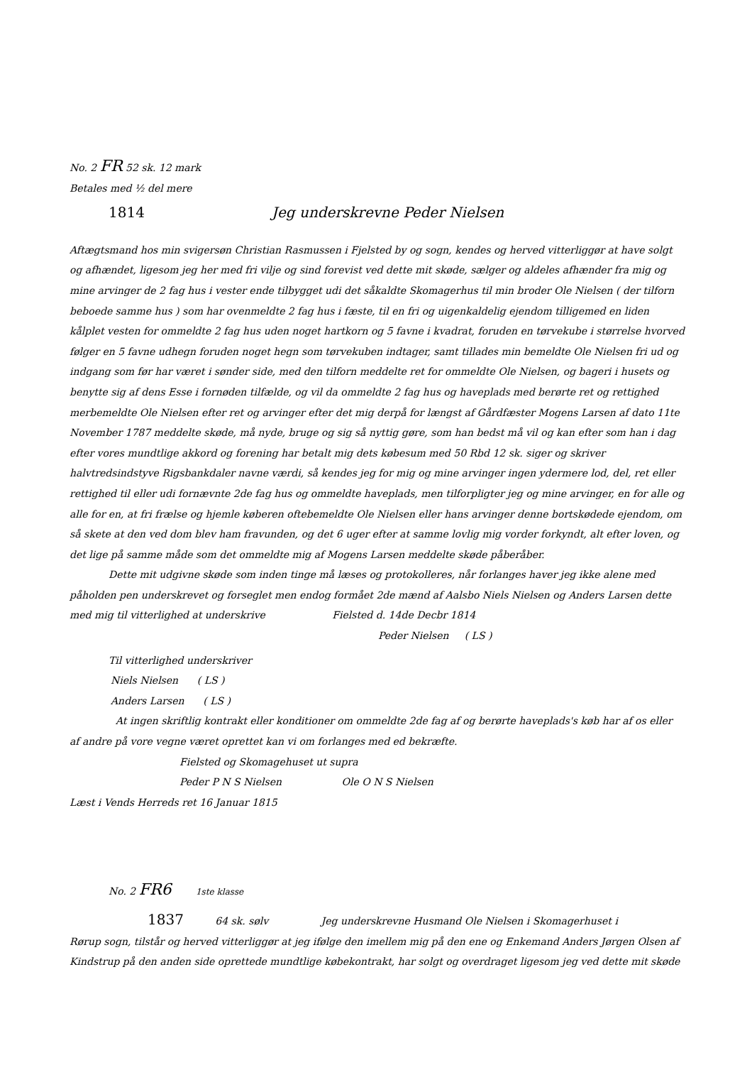No. 2 FR 52 sk. 12 mark
Betales med ½ del mere
1814 Jeg underskrevne Peder Nielsen
Aftægtsmand hos min svigersøn Christian Rasmussen i Fjelsted by og sogn, kendes og herved vitterliggør at have solgt og afhændet, ligesom jeg her med fri vilje og sind forevist ved dette mit skøde, sælger og aldeles afhænder fra mig og mine arvinger de 2 fag hus i vester ende tilbygget udi det såkaldte Skomagerhus til min broder Ole Nielsen ( der tilforn beboede samme hus ) som har ovenmeldte 2 fag hus i fæste, til en fri og uigenkaldelig ejendom tilligemed en liden kålplet vesten for ommeldte 2 fag hus uden noget hartkorn og 5 favne i kvadrat, foruden en tørvekube i størrelse hvorved følger en 5 favne udhegn foruden noget hegn som tørvekuben indtager, samt tillades min bemeldte Ole Nielsen fri ud og indgang som før har været i sønder side, med den tilforn meddelte ret for ommeldte Ole Nielsen, og bageri i husets og benytte sig af dens Esse i fornøden tilfælde, og vil da ommeldte 2 fag hus og haveplads med berørte ret og rettighed merbemeldte Ole Nielsen efter ret og arvinger efter det mig derpå for længst af Gårdfæster Mogens Larsen af dato 11te November 1787 meddelte skøde, må nyde, bruge og sig så nyttig gøre, som han bedst må vil og kan efter som han i dag efter vores mundtlige akkord og forening har betalt mig dets købesum med 50 Rbd 12 sk. siger og skriver halvtredsindstyve Rigsbankdaler navne værdi, så kendes jeg for mig og mine arvinger ingen ydermere lod, del, ret eller rettighed til eller udi fornævnte 2de fag hus og ommeldte haveplads, men tilforpligter jeg og mine arvinger, en for alle og alle for en, at fri frælse og hjemle køberen oftebemeldte Ole Nielsen eller hans arvinger denne bortskødede ejendom, om så skete at den ved dom blev ham fravunden, og det 6 uger efter at samme lovlig mig vorder forkyndt, alt efter loven, og det lige på samme måde som det ommeldte mig af Mogens Larsen meddelte skøde påberåber.
Dette mit udgivne skøde som inden tinge må læses og protokolleres, når forlanges haver jeg ikke alene med påholden pen underskrevet og forseglet men endog formået 2de mænd af Aalsbo Niels Nielsen og Anders Larsen dette med mig til vitterlighed at underskrive Fielsted d. 14de Decbr 1814
Peder Nielsen ( LS )
Til vitterlighed underskriver
Niels Nielsen ( LS )
Anders Larsen ( LS )
At ingen skriftlig kontrakt eller konditioner om ommeldte 2de fag af og berørte haveplads's køb har af os eller af andre på vore vegne været oprettet kan vi om forlanges med ed bekræfte.
Fielsted og Skomagehuset ut supra
Peder P N S Nielsen Ole O N S Nielsen
Læst i Vends Herreds ret 16 Januar 1815
No. 2 FR6 1ste klasse
1837 64 sk. sølv Jeg underskrevne Husmand Ole Nielsen i Skomagerhuset i
Rørup sogn, tilstår og herved vitterliggør at jeg ifølge den imellem mig på den ene og Enkemand Anders Jørgen Olsen af Kindstrup på den anden side oprettede mundtlige købekontrakt, har solgt og overdraget ligesom jeg ved dette mit skøde